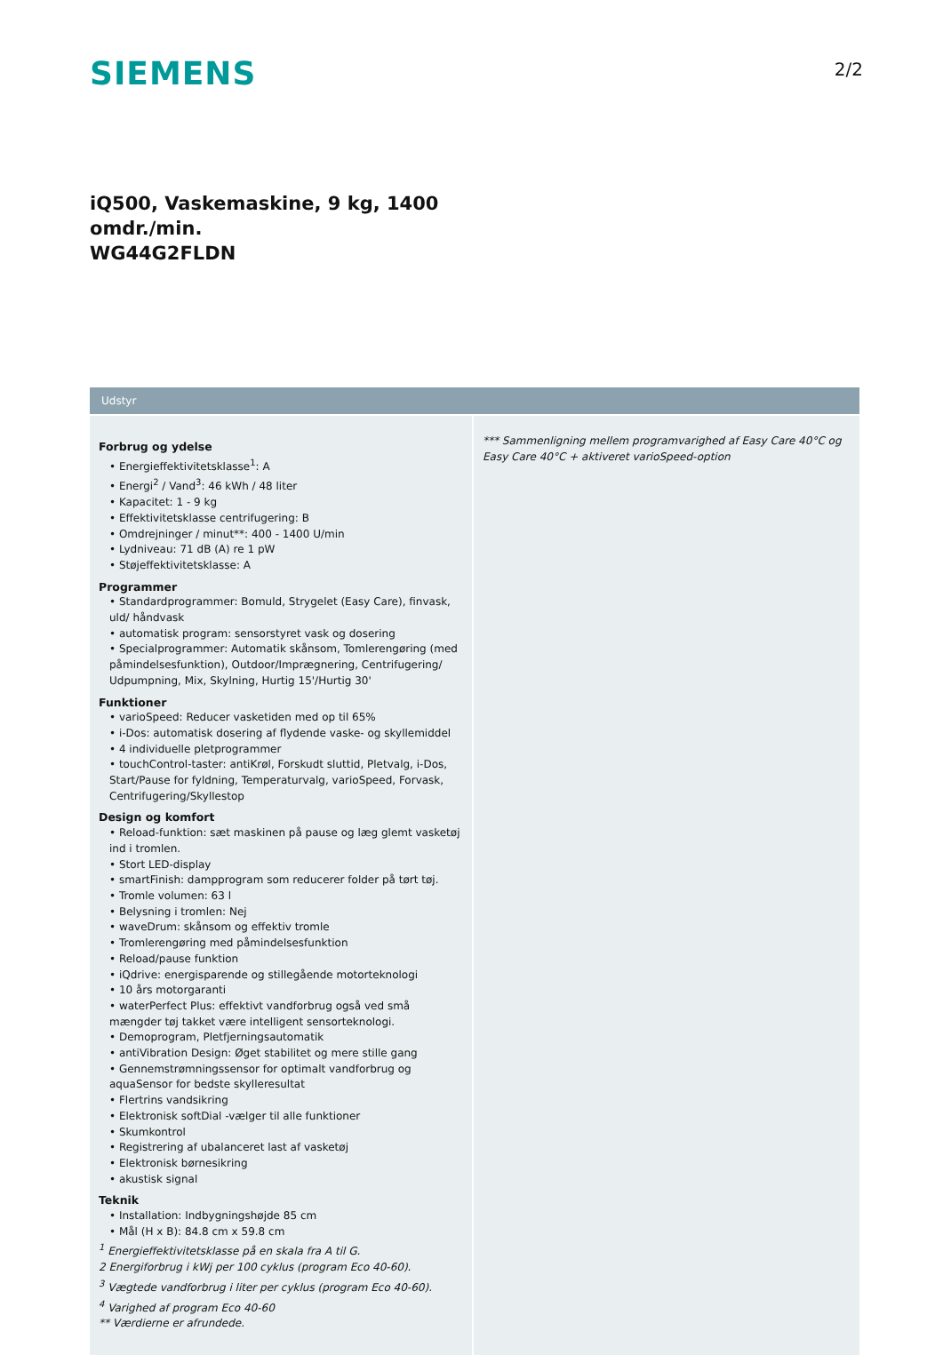SIEMENS
2/2
iQ500, Vaskemaskine, 9 kg, 1400
omdr./min.
WG44G2FLDN
Udstyr
Forbrug og ydelse
• Energieffektivitetsklasse<sup>1</sup>: A
• Energi<sup>2</sup> / Vand<sup>3</sup>: 46 kWh / 48 liter
• Kapacitet: 1 - 9 kg
• Effektivitetsklasse centrifugering: B
• Omdrejninger / minut**: 400 - 1400 U/min
• Lydniveau: 71 dB (A) re 1 pW
• Støjeffektivitetsklasse: A
Programmer
• Standardprogrammer: Bomuld, Strygelet (Easy Care), finvask, uld/ håndvask
• automatisk program: sensorstyret vask og dosering
• Specialprogrammer: Automatik skånsom, Tomlerengøring (med påmindelsesfunktion), Outdoor/Imprægnering, Centrifugering/ Udpumpning, Mix, Skylning, Hurtig 15'/Hurtig 30'
Funktioner
• varioSpeed: Reducer vasketiden med op til 65%
• i-Dos: automatisk dosering af flydende vaske- og skyllemiddel
• 4 individuelle pletprogrammer
• touchControl-taster: antiKrøl, Forskudt sluttid, Pletvalg, i-Dos, Start/Pause for fyldning, Temperaturvalg, varioSpeed, Forvask, Centrifugering/Skyllestop
Design og komfort
• Reload-funktion: sæt maskinen på pause og læg glemt vasketøj ind i tromlen.
• Stort LED-display
• smartFinish: dampprogram som reducerer folder på tørt tøj.
• Tromle volumen: 63 l
• Belysning i tromlen: Nej
• waveDrum: skånsom og effektiv tromle
• Tromlerengøring med påmindelsesfunktion
• Reload/pause funktion
• iQdrive: energisparende og stillegående motorteknologi
• 10 års motorgaranti
• waterPerfect Plus: effektivt vandforbrug også ved små mængder tøj takket være intelligent sensorteknologi.
• Demoprogram, Pletfjerningsautomatik
• antiVibration Design: Øget stabilitet og mere stille gang
• Gennemstrømningssensor for optimalt vandforbrug og aquaSensor for bedste skylleresultat
• Flertrins vandsikring
• Elektronisk softDial -vælger til alle funktioner
• Skumkontrol
• Registrering af ubalanceret last af vasketøj
• Elektronisk børnesikring
• akustisk signal
Teknik
• Installation: Indbygningshøjde 85 cm
• Mål (H x B): 84.8 cm x 59.8 cm
<sup>1</sup> Energieffektivitetsklasse på en skala fra A til G.
2 Energiforbrug i kWj per 100 cyklus (program Eco 40-60).
<sup>3</sup> Vægtede vandforbrug i liter per cyklus (program Eco 40-60).
<sup>4</sup> Varighed af program Eco 40-60
** Værdierne er afrundede.
*** Sammenligning mellem programvarighed af Easy Care 40°C og Easy Care 40°C + aktiveret varioSpeed-option